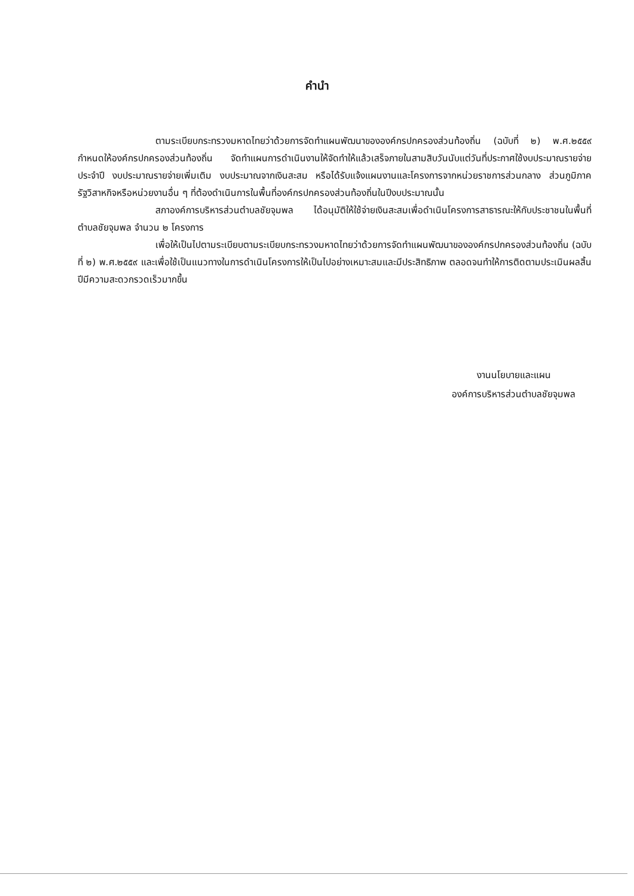คำนำ
ตามระเบียบกระทรวงมหาดไทยว่าด้วยการจัดทำแผนพัฒนาขององค์กรปกครองส่วนท้องถิ่น (ฉบับที่ ๒) พ.ศ.๒๕๕๙ กำหนดให้องค์กรปกครองส่วนท้องถิ่น จัดทำแผนการดำเนินงานให้จัดทำให้แล้วเสร็จภายในสามสิบวันนับแต่วันที่ประกาศใช้งบประมาณรายจ่ายประจำปี งบประมาณรายจ่ายเพิ่มเติม งบประมาณจากเงินสะสม หรือได้รับแจ้งแผนงานและโครงการจากหน่วยราชการส่วนกลาง ส่วนภูมิภาค รัฐวิสาหกิจหรือหน่วยงานอื่น ๆ ที่ต้องดำเนินการในพื้นที่องค์กรปกครองส่วนท้องถิ่นในปีงบประมาณนั้น
สภาองค์การบริหารส่วนตำบลชัยจุมพล ได้อนุมัติให้ใช้จ่ายเงินสะสมเพื่อดำเนินโครงการสาธารณะให้กับประชาชนในพื้นที่ตำบลชัยจุมพล จำนวน ๒ โครงการ
เพื่อให้เป็นไปตามระเบียบตามระเบียบกระทรวงมหาดไทยว่าด้วยการจัดทำแผนพัฒนาขององค์กรปกครองส่วนท้องถิ่น (ฉบับที่ ๒) พ.ศ.๒๕๕๙ และเพื่อใช้เป็นแนวทางในการดำเนินโครงการให้เป็นไปอย่างเหมาะสมและมีประสิทธิภาพ ตลอดจนทำให้การติดตามประเมินผลสิ้นปีมีความสะดวกรวดเร็วมากขึ้น
งานนโยบายและแผน
องค์การบริหารส่วนตำบลชัยจุมพล